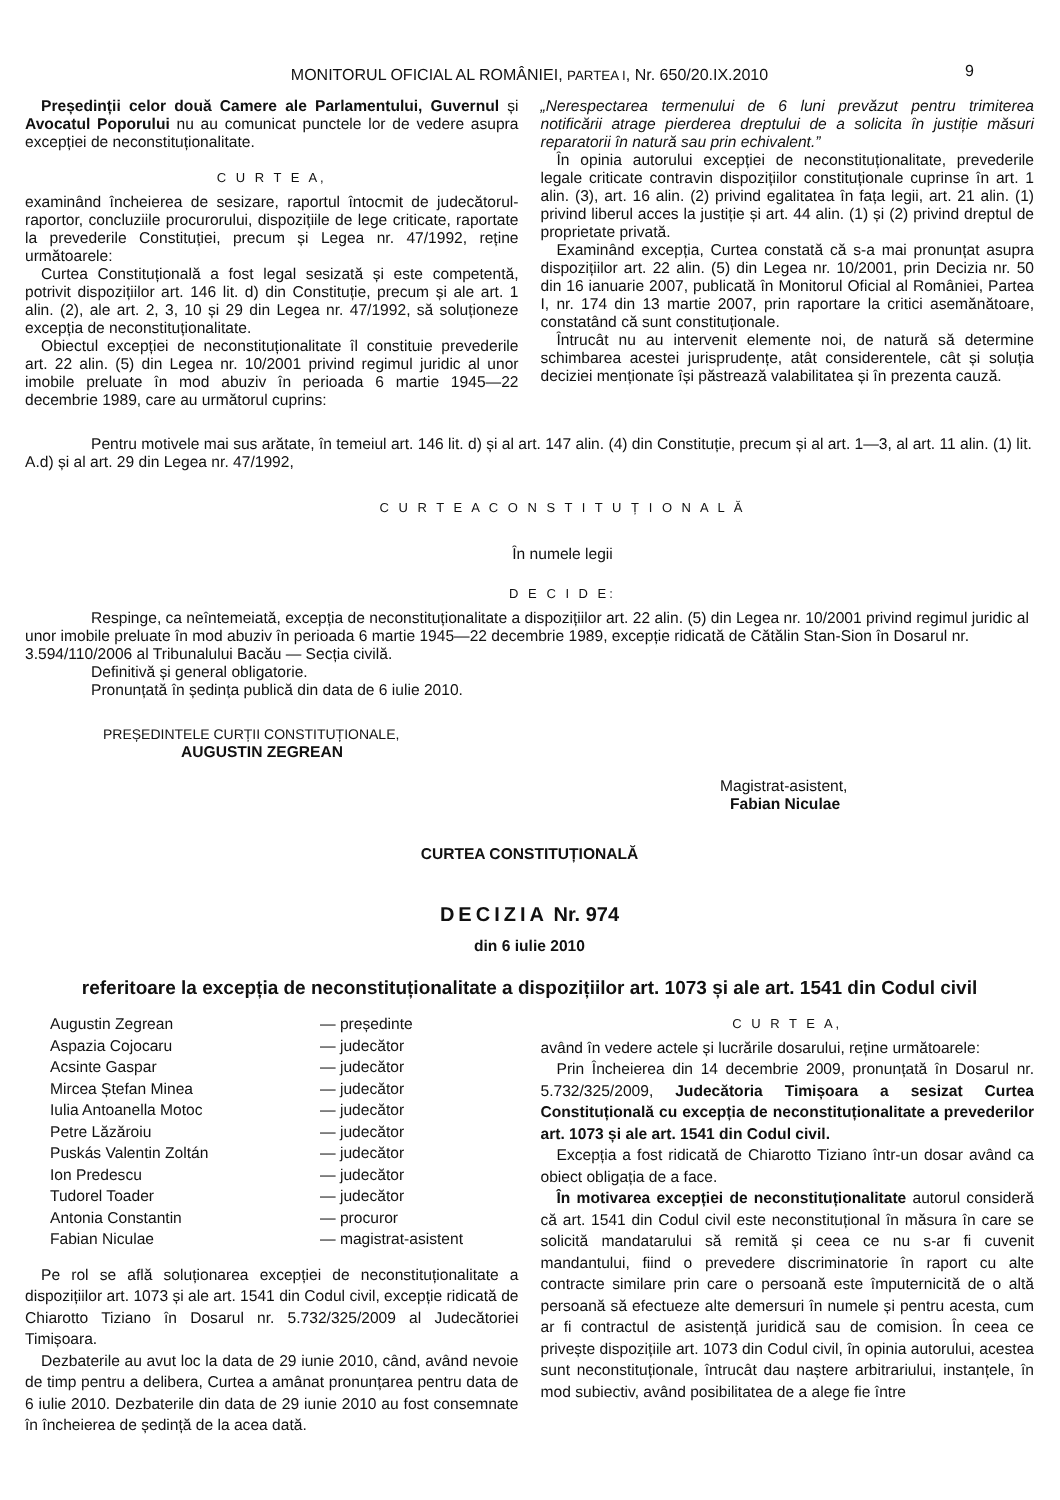MONITORUL OFICIAL AL ROMÂNIEI, PARTEA I, Nr. 650/20.IX.2010 9
Președinții celor două Camere ale Parlamentului, Guvernul și Avocatul Poporului nu au comunicat punctele lor de vedere asupra excepției de neconstituționalitate.
C U R T E A,
examinând încheierea de sesizare, raportul întocmit de judecătorul-raportor, concluziile procurorului, dispozițiile de lege criticate, raportate la prevederile Constituției, precum și Legea nr. 47/1992, reține următoarele:
Curtea Constituțională a fost legal sesizată și este competentă, potrivit dispozițiilor art. 146 lit. d) din Constituție, precum și ale art. 1 alin. (2), ale art. 2, 3, 10 și 29 din Legea nr. 47/1992, să soluționeze excepția de neconstituționalitate.
Obiectul excepției de neconstituționalitate îl constituie prevederile art. 22 alin. (5) din Legea nr. 10/2001 privind regimul juridic al unor imobile preluate în mod abuziv în perioada 6 martie 1945—22 decembrie 1989, care au următorul cuprins:
„Nerespectarea termenului de 6 luni prevăzut pentru trimiterea notificării atrage pierderea dreptului de a solicita în justiție măsuri reparatorii în natură sau prin echivalent.”
În opinia autorului excepției de neconstituționalitate, prevederile legale criticate contravin dispozițiilor constituționale cuprinse în art. 1 alin. (3), art. 16 alin. (2) privind egalitatea în fața legii, art. 21 alin. (1) privind liberul acces la justiție și art. 44 alin. (1) și (2) privind dreptul de proprietate privată.
Examinând excepția, Curtea constată că s-a mai pronunțat asupra dispozițiilor art. 22 alin. (5) din Legea nr. 10/2001, prin Decizia nr. 50 din 16 ianuarie 2007, publicată în Monitorul Oficial al României, Partea I, nr. 174 din 13 martie 2007, prin raportare la critici asemănătoare, constatând că sunt constituționale.
Întrucât nu au intervenit elemente noi, de natură să determine schimbarea acestei jurisprudențe, atât considerentele, cât și soluția deciziei menționate își păstrează valabilitatea și în prezenta cauză.
Pentru motivele mai sus arătate, în temeiul art. 146 lit. d) și al art. 147 alin. (4) din Constituție, precum și al art. 1—3, al art. 11 alin. (1) lit. A.d) și al art. 29 din Legea nr. 47/1992,
C U R T E A C O N S T I T U Ț I O N A L Ă
În numele legii
D E C I D E:
Respinge, ca neîntemeiată, excepția de neconstituționalitate a dispozițiilor art. 22 alin. (5) din Legea nr. 10/2001 privind regimul juridic al unor imobile preluate în mod abuziv în perioada 6 martie 1945—22 decembrie 1989, excepție ridicată de Cătălin Stan-Sion în Dosarul nr. 3.594/110/2006 al Tribunalului Bacău — Secția civilă.
Definitivă și general obligatorie.
Pronunțată în ședința publică din data de 6 iulie 2010.
PREȘEDINTELE CURȚII CONSTITUȚIONALE,
AUGUSTIN ZEGREAN
Magistrat-asistent,
Fabian Niculae
CURTEA CONSTITUȚIONALĂ
DECIZIA Nr. 974
din 6 iulie 2010
referitoare la excepția de neconstituționalitate a dispozițiilor art. 1073 și ale art. 1541 din Codul civil
Augustin Zegrean — președinte Aspazia Cojocaru — judecător Acsinte Gaspar — judecător Mircea Ștefan Minea — judecător Iulia Antoanella Motoc — judecător Petre Lăzăroiu — judecător Puskás Valentin Zoltán — judecător Ion Predescu — judecător Tudorel Toader — judecător Antonia Constantin — procuror Fabian Niculae — magistrat-asistent
Pe rol se află soluționarea excepției de neconstituționalitate a dispozițiilor art. 1073 și ale art. 1541 din Codul civil, excepție ridicată de Chiarotto Tiziano în Dosarul nr. 5.732/325/2009 al Judecătoriei Timișoara.
Dezbaterile au avut loc la data de 29 iunie 2010, când, având nevoie de timp pentru a delibera, Curtea a amânat pronunțarea pentru data de 6 iulie 2010. Dezbaterile din data de 29 iunie 2010 au fost consemnate în încheierea de ședință de la acea dată.
C U R T E A,
având în vedere actele și lucrările dosarului, reține următoarele:
Prin Încheierea din 14 decembrie 2009, pronunțată în Dosarul nr. 5.732/325/2009, Judecătoria Timișoara a sesizat Curtea Constituțională cu excepția de neconstituționalitate a prevederilor art. 1073 și ale art. 1541 din Codul civil.
Excepția a fost ridicată de Chiarotto Tiziano într-un dosar având ca obiect obligația de a face.
În motivarea excepției de neconstituționalitate autorul consideră că art. 1541 din Codul civil este neconstituțional în măsura în care se solicită mandatarului să remită și ceea ce nu s-ar fi cuvenit mandantului, fiind o prevedere discriminatorie în raport cu alte contracte similare prin care o persoană este împuternicită de o altă persoană să efectueze alte demersuri în numele și pentru acesta, cum ar fi contractul de asistență juridică sau de comision. În ceea ce privește dispozițiile art. 1073 din Codul civil, în opinia autorului, acestea sunt neconstituționale, întrucât dau naștere arbitrariului, instanțele, în mod subiectiv, având posibilitatea de a alege fie între